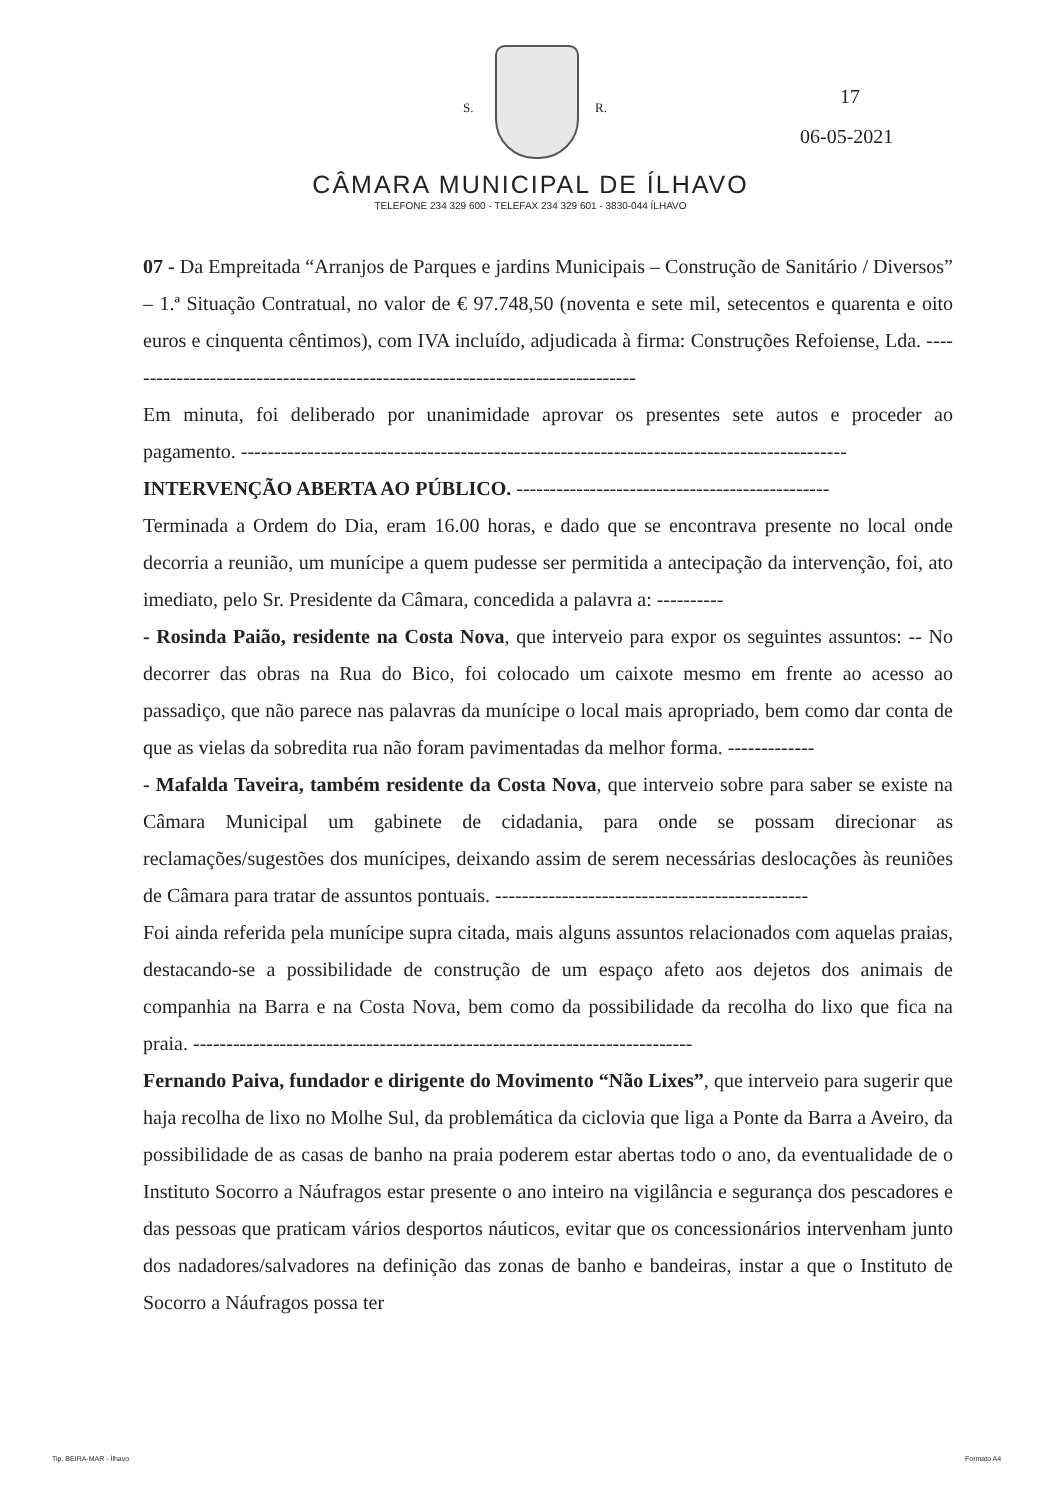S. R. 17
06-05-2021
CÂMARA MUNICIPAL DE ÍLHAVO
TELEFONE 234 329 600 - TELEFAX 234 329 601 - 3830-044 ÍLHAVO
07 - Da Empreitada “Arranjos de Parques e jardins Municipais – Construção de Sanitário / Diversos” – 1.ª Situação Contratual, no valor de € 97.748,50 (noventa e sete mil, setecentos e quarenta e oito euros e cinquenta cêntimos), com IVA incluído, adjudicada à firma: Construções Refoiense, Lda. ------------------------------------------------------------------------------
Em minuta, foi deliberado por unanimidade aprovar os presentes sete autos e proceder ao pagamento. -------------------------------------------------------------------------------------------
INTERVENÇÃO ABERTA AO PÚBLICO. -----------------------------------------------
Terminada a Ordem do Dia, eram 16.00 horas, e dado que se encontrava presente no local onde decorria a reunião, um munícipe a quem pudesse ser permitida a antecipação da intervenção, foi, ato imediato, pelo Sr. Presidente da Câmara, concedida a palavra a: ----------
- Rosinda Paião, residente na Costa Nova, que interveio para expor os seguintes assuntos: -- No decorrer das obras na Rua do Bico, foi colocado um caixote mesmo em frente ao acesso ao passadiço, que não parece nas palavras da munícipe o local mais apropriado, bem como dar conta de que as vielas da sobredita rua não foram pavimentadas da melhor forma. -------------
- Mafalda Taveira, também residente da Costa Nova, que interveio sobre para saber se existe na Câmara Municipal um gabinete de cidadania, para onde se possam direcionar as reclamações/sugestões dos munícipes, deixando assim de serem necessárias deslocações às reuniões de Câmara para tratar de assuntos pontuais. -----------------------------------------------
Foi ainda referida pela munícipe supra citada, mais alguns assuntos relacionados com aquelas praias, destacando-se a possibilidade de construção de um espaço afeto aos dejetos dos animais de companhia na Barra e na Costa Nova, bem como da possibilidade da recolha do lixo que fica na praia. ---------------------------------------------------------------------------
Fernando Paiva, fundador e dirigente do Movimento “Não Lixes”, que interveio para sugerir que haja recolha de lixo no Molhe Sul, da problemática da ciclovia que liga a Ponte da Barra a Aveiro, da possibilidade de as casas de banho na praia poderem estar abertas todo o ano, da eventualidade de o Instituto Socorro a Náufragos estar presente o ano inteiro na vigilância e segurança dos pescadores e das pessoas que praticam vários desportos náuticos, evitar que os concessionários intervenham junto dos nadadores/salvadores na definição das zonas de banho e bandeiras, instar a que o Instituto de Socorro a Náufragos possa ter
Tip. BEIRA-MAR - Ílhavo Formato A4